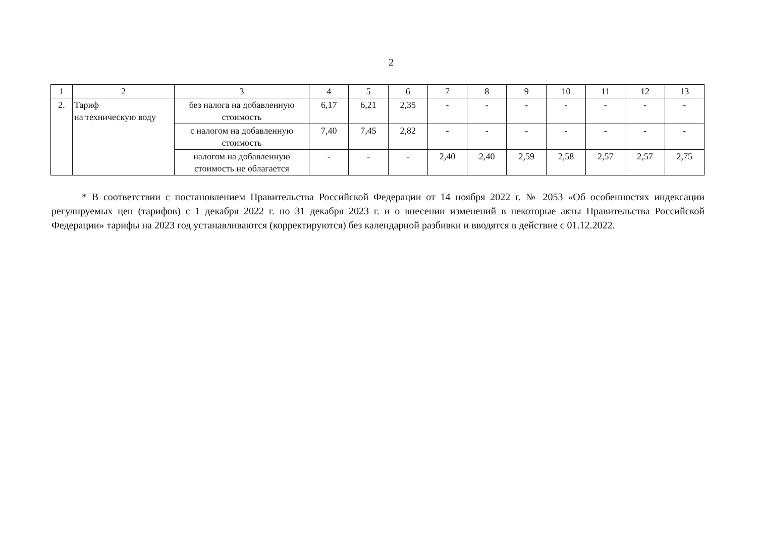2
| 1 | 2 | 3 | 4 | 5 | 6 | 7 | 8 | 9 | 10 | 11 | 12 | 13 |
| 2. | Тариф на техническую воду | без налога на добавленную стоимость | 6,17 | 6,21 | 2,35 | - | - | - | - | - | - | - |
| | | с налогом на добавленную стоимость | 7,40 | 7,45 | 2,82 | - | - | - | - | - | - | - |
| | | налогом на добавленную стоимость не облагается | - | - | - | 2,40 | 2,40 | 2,59 | 2,58 | 2,57 | 2,57 | 2,75 |
* В соответствии с постановлением Правительства Российской Федерации от 14 ноября 2022 г. № 2053 «Об особенностях индексации регулируемых цен (тарифов) с 1 декабря 2022 г. по 31 декабря 2023 г. и о внесении изменений в некоторые акты Правительства Российской Федерации» тарифы на 2023 год устанавливаются (корректируются) без календарной разбивки и вводятся в действие с 01.12.2022.